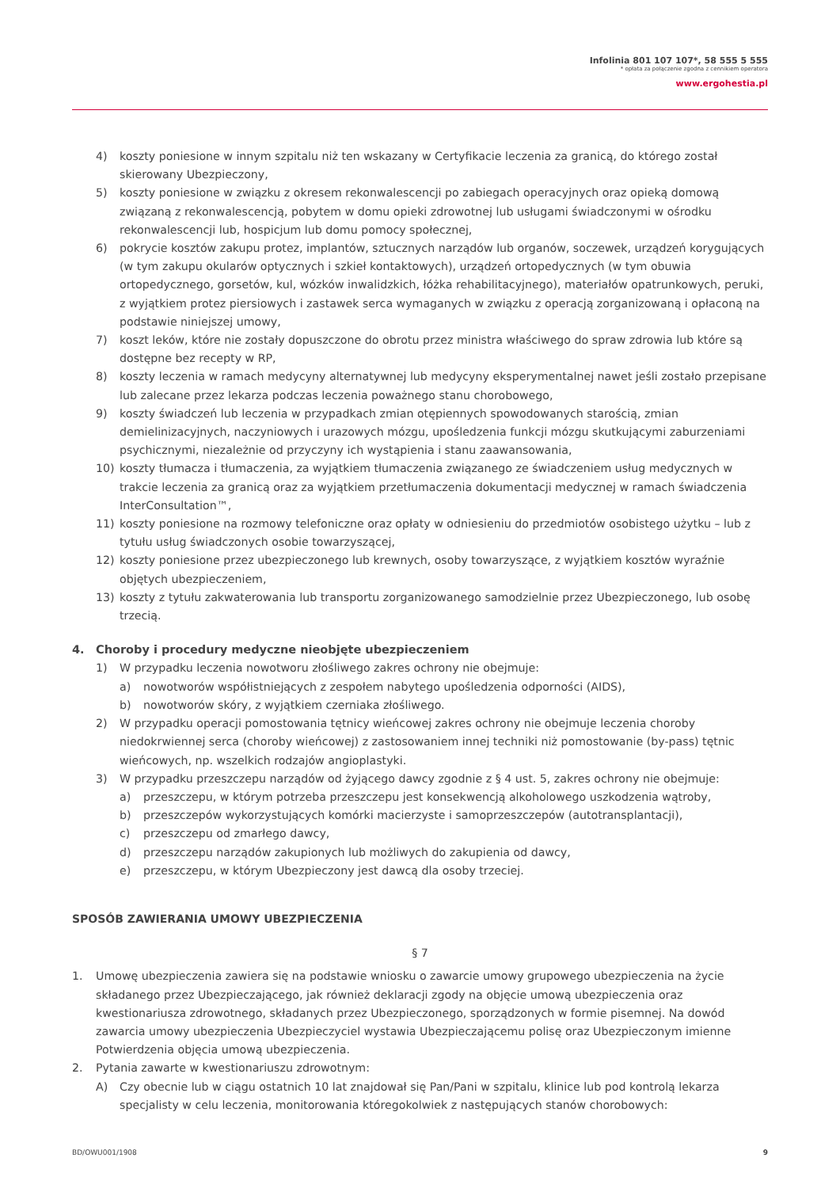Infolinia 801 107 107*, 58 555 5 555
* opłata za połączenie zgodna z cennikiem operatora
www.ergohestia.pl
4) koszty poniesione w innym szpitalu niż ten wskazany w Certyfikacie leczenia za granicą, do którego został skierowany Ubezpieczony,
5) koszty poniesione w związku z okresem rekonwalescencji po zabiegach operacyjnych oraz opieką domową związaną z rekonwalescencją, pobytem w domu opieki zdrowotnej lub usługami świadczonymi w ośrodku rekonwalescencji lub, hospicjum lub domu pomocy społecznej,
6) pokrycie kosztów zakupu protez, implantów, sztucznych narządów lub organów, soczewek, urządzeń korygujących (w tym zakupu okularów optycznych i szkieł kontaktowych), urządzeń ortopedycznych (w tym obuwia ortopedycznego, gorsetów, kul, wózków inwalidzkich, łóżka rehabilitacyjnego), materiałów opatrunkowych, peruki, z wyjątkiem protez piersiowych i zastawek serca wymaganych w związku z operacją zorganizowaną i opłaconą na podstawie niniejszej umowy,
7) koszt leków, które nie zostały dopuszczone do obrotu przez ministra właściwego do spraw zdrowia lub które są dostępne bez recepty w RP,
8) koszty leczenia w ramach medycyny alternatywnej lub medycyny eksperymentalnej nawet jeśli zostało przepisane lub zalecane przez lekarza podczas leczenia poważnego stanu chorobowego,
9) koszty świadczeń lub leczenia w przypadkach zmian otępiennych spowodowanych starością, zmian demielinizacyjnych, naczyniowych i urazowych mózgu, upośledzenia funkcji mózgu skutkującymi zaburzeniami psychicznymi, niezależnie od przyczyny ich wystąpienia i stanu zaawansowania,
10) koszty tłumacza i tłumaczenia, za wyjątkiem tłumaczenia związanego ze świadczeniem usług medycznych w trakcie leczenia za granicą oraz za wyjątkiem przetłumaczenia dokumentacji medycznej w ramach świadczenia InterConsultation™,
11) koszty poniesione na rozmowy telefoniczne oraz opłaty w odniesieniu do przedmiotów osobistego użytku – lub z tytułu usług świadczonych osobie towarzyszącej,
12) koszty poniesione przez ubezpieczonego lub krewnych, osoby towarzyszące, z wyjątkiem kosztów wyraźnie objętych ubezpieczeniem,
13) koszty z tytułu zakwaterowania lub transportu zorganizowanego samodzielnie przez Ubezpieczonego, lub osobę trzecią.
4. Choroby i procedury medyczne nieobjęte ubezpieczeniem
1) W przypadku leczenia nowotworu złośliwego zakres ochrony nie obejmuje:
a) nowotworów współistniejących z zespołem nabytego upośledzenia odporności (AIDS),
b) nowotworów skóry, z wyjątkiem czerniaka złośliwego.
2) W przypadku operacji pomostowania tętnicy wieńcowej zakres ochrony nie obejmuje leczenia choroby niedokrwiennej serca (choroby wieńcowej) z zastosowaniem innej techniki niż pomostowanie (by-pass) tętnic wieńcowych, np. wszelkich rodzajów angioplastyki.
3) W przypadku przeszczepu narządów od żyjącego dawcy zgodnie z § 4 ust. 5, zakres ochrony nie obejmuje:
a) przeszczepu, w którym potrzeba przeszczepu jest konsekwencją alkoholowego uszkodzenia wątroby,
b) przeszczepów wykorzystujących komórki macierzyste i samoprzeszczepów (autotransplantacji),
c) przeszczepu od zmarłego dawcy,
d) przeszczepu narządów zakupionych lub możliwych do zakupienia od dawcy,
e) przeszczepu, w którym Ubezpieczony jest dawcą dla osoby trzeciej.
SPOSÓB ZAWIERANIA UMOWY UBEZPIECZENIA
§ 7
1. Umowę ubezpieczenia zawiera się na podstawie wniosku o zawarcie umowy grupowego ubezpieczenia na życie składanego przez Ubezpieczającego, jak również deklaracji zgody na objęcie umową ubezpieczenia oraz kwestionariusza zdrowotnego, składanych przez Ubezpieczonego, sporządzonych w formie pisemnej. Na dowód zawarcia umowy ubezpieczenia Ubezpieczyciel wystawia Ubezpieczającemu polisę oraz Ubezpieczonym imienne Potwierdzenia objęcia umową ubezpieczenia.
2. Pytania zawarte w kwestionariuszu zdrowotnym:
A) Czy obecnie lub w ciągu ostatnich 10 lat znajdował się Pan/Pani w szpitalu, klinice lub pod kontrolą lekarza specjalisty w celu leczenia, monitorowania któregokolwiek z następujących stanów chorobowych:
BD/OWU001/1908 9